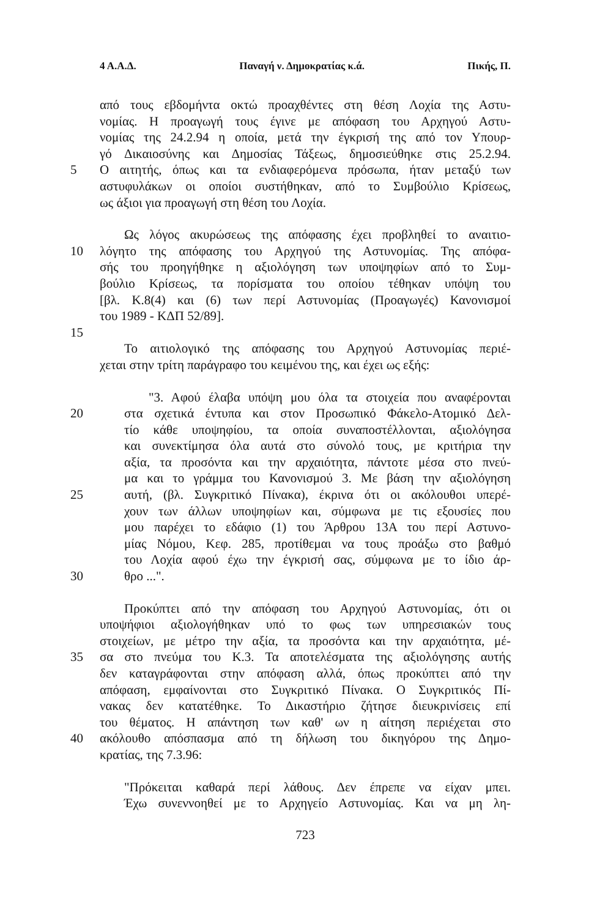4 Α.Α.Δ. Παναγή ν. Δημοκρατίας κ.ά. Πικής, Π.
από τους εβδομήντα οκτώ προαχθέντες στη θέση Λοχία της Αστυ-
νομίας. Η προαγωγή τους έγινε με απόφαση του Αρχηγού Αστυ-
νομίας της 24.2.94 η οποία, μετά την έγκρισή της από τον Υπουρ-
γό Δικαιοσύνης και Δημοσίας Τάξεως, δημοσιεύθηκε στις 25.2.94.
5 Ο αιτητής, όπως και τα ενδιαφερόμενα πρόσωπα, ήταν μεταξύ των
αστυφυλάκων οι οποίοι συστήθηκαν, από το Συμβούλιο Κρίσεως,
ως άξιοι για προαγωγή στη θέση του Λοχία.
Ως λόγος ακυρώσεως της απόφασης έχει προβληθεί το αναιτιο-
10 λόγητο της απόφασης του Αρχηγού της Αστυνομίας. Της απόφα-
σής του προηγήθηκε η αξιολόγηση των υποψηφίων από το Συμ-
βούλιο Κρίσεως, τα πορίσματα του οποίου τέθηκαν υπόψη του
[βλ. Κ.8(4) και (6) των περί Αστυνομίας (Προαγωγές) Κανονισμοί
του 1989 - ΚΔΠ 52/89].
15
Το αιτιολογικό της απόφασης του Αρχηγού Αστυνομίας περιέ-
χεται στην τρίτη παράγραφο του κειμένου της, και έχει ως εξής:
"3. Αφού έλαβα υπόψη μου όλα τα στοιχεία που αναφέρονται
20 στα σχετικά έντυπα και στον Προσωπικό Φάκελο-Ατομικό Δελ-
τίο κάθε υποψηφίου, τα οποία συναποστέλλονται, αξιολόγησα
και συνεκτίμησα όλα αυτά στο σύνολό τους, με κριτήρια την
αξία, τα προσόντα και την αρχαιότητα, πάντοτε μέσα στο πνεύ-
μα και το γράμμα του Κανονισμού 3. Με βάση την αξιολόγηση
25 αυτή, (βλ. Συγκριτικό Πίνακα), έκρινα ότι οι ακόλουθοι υπερέ-
χουν των άλλων υποψηφίων και, σύμφωνα με τις εξουσίες που
μου παρέχει το εδάφιο (1) του Άρθρου 13Α του περί Αστυνο-
μίας Νόμου, Κεφ. 285, προτίθεμαι να τους προάξω στο βαθμό
του Λοχία αφού έχω την έγκρισή σας, σύμφωνα με το ίδιο άρ-
30 θρο ...".
Προκύπτει από την απόφαση του Αρχηγού Αστυνομίας, ότι οι
υποψήφιοι αξιολογήθηκαν υπό το φως των υπηρεσιακών τους
στοιχείων, με μέτρο την αξία, τα προσόντα και την αρχαιότητα, μέ-
35 σα στο πνεύμα του Κ.3. Τα αποτελέσματα της αξιολόγησης αυτής
δεν καταγράφονται στην απόφαση αλλά, όπως προκύπτει από την
απόφαση, εμφαίνονται στο Συγκριτικό Πίνακα. Ο Συγκριτικός Πί-
νακας δεν κατατέθηκε. Το Δικαστήριο ζήτησε διευκρινίσεις επί
του θέματος. Η απάντηση των καθ' ων η αίτηση περιέχεται στο
40 ακόλουθο απόσπασμα από τη δήλωση του δικηγόρου της Δημο-
κρατίας, της 7.3.96:
"Πρόκειται καθαρά περί λάθους. Δεν έπρεπε να είχαν μπει.
Έχω συνεννοηθεί με το Αρχηγείο Αστυνομίας. Και να μη λη-
723